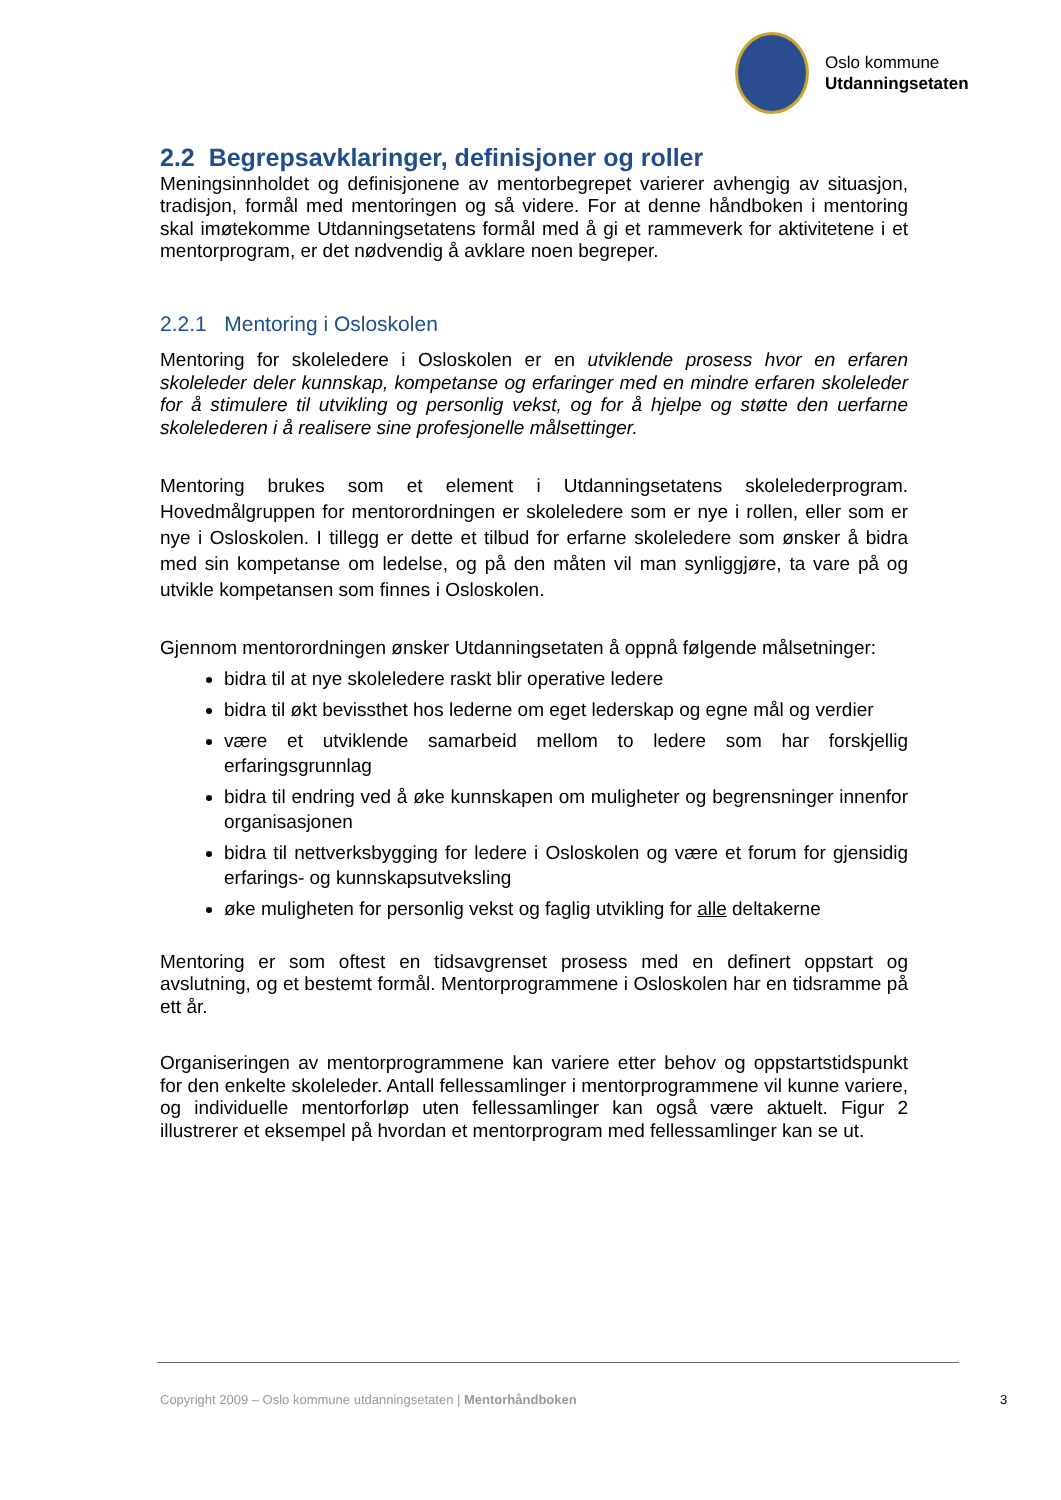Oslo kommune
Utdanningsetaten
2.2 Begrepsavklaringer, definisjoner og roller
Meningsinnholdet og definisjonene av mentorbegrepet varierer avhengig av situasjon, tradisjon, formål med mentoringen og så videre. For at denne håndboken i mentoring skal imøtekomme Utdanningsetatens formål med å gi et rammeverk for aktivitetene i et mentorprogram, er det nødvendig å avklare noen begreper.
2.2.1 Mentoring i Osloskolen
Mentoring for skoleledere i Osloskolen er en utviklende prosess hvor en erfaren skoleleder deler kunnskap, kompetanse og erfaringer med en mindre erfaren skoleleder for å stimulere til utvikling og personlig vekst, og for å hjelpe og støtte den uerfarne skolelederen i å realisere sine profesjonelle målsettinger.
Mentoring brukes som et element i Utdanningsetatens skolelederprogram. Hovedmålgruppen for mentorordningen er skoleledere som er nye i rollen, eller som er nye i Osloskolen. I tillegg er dette et tilbud for erfarne skoleledere som ønsker å bidra med sin kompetanse om ledelse, og på den måten vil man synliggjøre, ta vare på og utvikle kompetansen som finnes i Osloskolen.
Gjennom mentorordningen ønsker Utdanningsetaten å oppnå følgende målsetninger:
bidra til at nye skoleledere raskt blir operative ledere
bidra til økt bevissthet hos lederne om eget lederskap og egne mål og verdier
være et utviklende samarbeid mellom to ledere som har forskjellig erfaringsgrunnlag
bidra til endring ved å øke kunnskapen om muligheter og begrensninger innenfor organisasjonen
bidra til nettverksbygging for ledere i Osloskolen og være et forum for gjensidig erfarings- og kunnskapsutveksling
øke muligheten for personlig vekst og faglig utvikling for alle deltakerne
Mentoring er som oftest en tidsavgrenset prosess med en definert oppstart og avslutning, og et bestemt formål. Mentorprogrammene i Osloskolen har en tidsramme på ett år.
Organiseringen av mentorprogrammene kan variere etter behov og oppstartstidspunkt for den enkelte skoleleder. Antall fellessamlinger i mentorprogrammene vil kunne variere, og individuelle mentorforløp uten fellessamlinger kan også være aktuelt. Figur 2 illustrerer et eksempel på hvordan et mentorprogram med fellessamlinger kan se ut.
Copyright 2009 – Oslo kommune utdanningsetaten | Mentorhåndboken
3